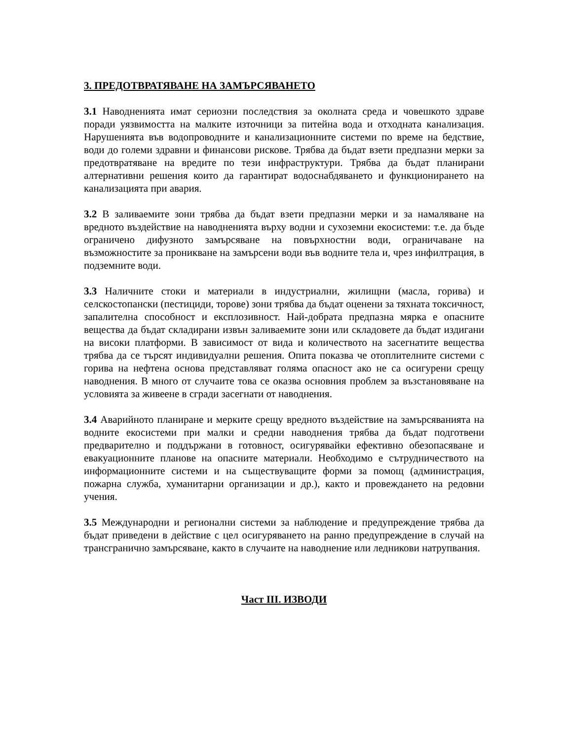3. ПРЕДОТВРАТЯВАНЕ НА ЗАМЪРСЯВАНЕТО
3.1 Наводненията имат сериозни последствия за околната среда и човешкото здраве поради уязвимостта на малките източници за питейна вода и отходната канализация. Нарушенията във водопроводните и канализационните системи по време на бедствие, води до големи здравни и финансови рискове. Трябва да бъдат взети предпазни мерки за предотвратяване на вредите по тези инфраструктури. Трябва да бъдат планирани алтернативни решения които да гарантират водоснабдяването и функционирането на канализацията при авария.
3.2 В заливаемите зони трябва да бъдат взети предпазни мерки и за намаляване на вредното въздействие на наводненията върху водни и сухоземни екосистеми: т.е. да бъде ограничено дифузното замърсяване на повърхностни води, ограничаване на възможностите за проникване на замърсени води във водните тела и, чрез инфилтрация, в подземните води.
3.3 Наличните стоки и материали в индустриални, жилищни (масла, горива) и селскостопански (пестициди, торове) зони трябва да бъдат оценени за тяхната токсичност, запалителна способност и експлозивност. Най-добрата предпазна мярка е опасните вещества да бъдат складирани извън заливаемите зони или складовете да бъдат издигани на високи платформи. В зависимост от вида и количеството на засегнатите вещества трябва да се търсят индивидуални решения. Опита показва че отоплителните системи с горива на нефтена основа представляват голяма опасност ако не са осигурени срещу наводнения. В много от случаите това се оказва основния проблем за възстановяване на условията за живеене в сгради засегнати от наводнения.
3.4 Аварийното планиране и мерките срещу вредното въздействие на замърсяванията на водните екосистеми при малки и средни наводнения трябва да бъдат подготвени предварително и поддържани в готовност, осигурявайки ефективно обезопасяване и евакуационните планове на опасните материали. Необходимо е сътрудничеството на информационните системи и на съществуващите форми за помощ (администрация, пожарна служба, хуманитарни организации и др.), както и провеждането на редовни учения.
3.5 Международни и регионални системи за наблюдение и предупреждение трябва да бъдат приведени в действие с цел осигуряването на ранно предупреждение в случай на трансгранично замърсяване, както в случаите на наводнение или ледникови натрупвания.
Част III. ИЗВОДИ